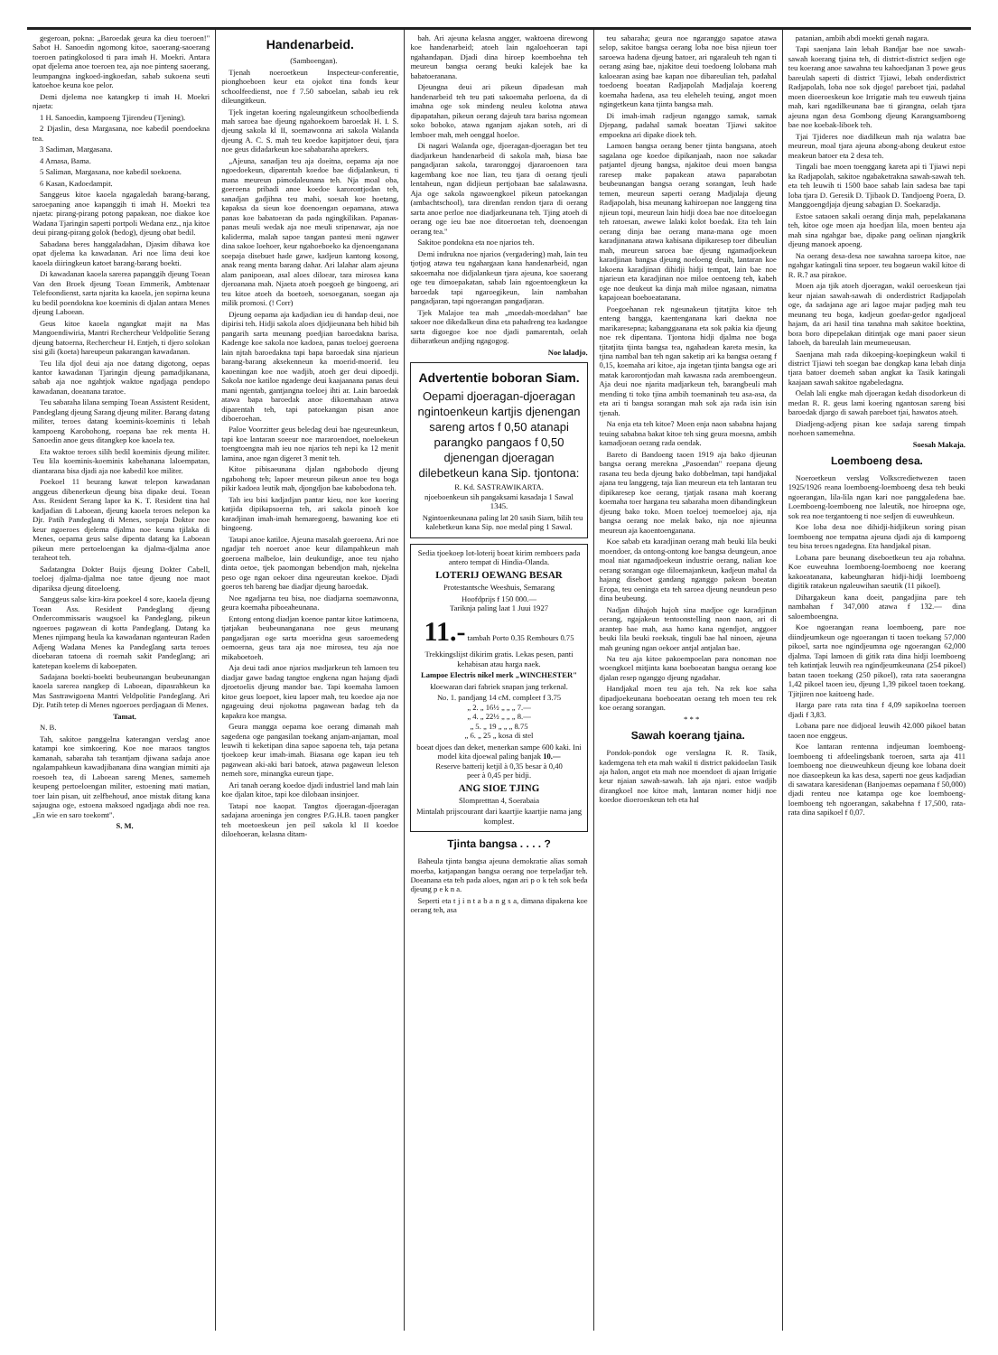gegeroan, pokna: „Baroedak geura ka dieu toeroen!" Sabot H. Sanoedin ngomong kitoe, saoerang-saoerang toeroen patingkolosod ti para imah H. Moekri. Antara opat djelema anoe toeroen tea, aja noe pinteng saoerang, leumpangna ingkoed-ingkoedan, sabab sukoena seuti katoehoe keuna koe pelor.
Demi djelema noe katangkep ti imah H. Moekri njaeta:
1 H. Sanoedin, kampoeng Tjirendeu (Tjening).
2 Djaslin, desa Margasana, noe kabedil poendoekna tea.
3 Sadiman, Margasana.
4 Arnasa, Bama.
5 Saliman, Margasana, noe kabedil soekoena.
6 Kasan, Kadoedampit.
Sanggeus kitoe kaoela ngagaledah barang-barang, saroepaning anoe kapanggih ti imah H. Moekri tea njaeta: pirang-pirang potong papakean, noe diakoe koe Wadana Tjaringin saperti portpoli Wedana enz., nja kitoe deui pirang-pirang golok (bedog), djeung obat bedil.
Sabadana beres hanggaladahan, Djasim dibawa koe opat djelema ka kawadanan. Ari noe lima deui koe kaoela diiringkeun katoet barang-barang boekti.
Di kawadanan kaoela sarerea papanggih djeung Toean Van den Broek djeung Toean Emmerik, Ambtenaar Telefoondienst, sarta njarita ka kaoela, jen sopirna keuna ku bedil poendokna koe koeminis di djalan antara Menes djeung Laboean.
Geus kitoe kaoela ngangkat majit na Mas Mangoendiwiria, Mantri Rechercheur Veldpolitie Serang djeung batoerna, Rechercheur H. Entjeh, ti djero solokan sisi gili (koeta) hareupeun pakarangan kawadanan.
Teu lila djol deui aja noe datang digotong, oepas kantor kawadanan Tjaringin djeung pamadjikanana, sabab aja noe ngahtjok waktoe ngadjaga pendopo kawadanan, doeanana taratoe.
Teu sabaraha lilana semping Toean Assistent Resident, Pandeglang djeung Sarang djeung militer. Barang datang militer, teroes datang koeminis-koeminis ti lebah kampoeng Karobohong, roepana bae rek menta H. Sanoedin anoe geus ditangkep koe kaoela tea.
Eta waktoe teroes silih bedil koeminis djeung militer. Teu lila koeminis-koeminis kabehanana laloempatan, diantarana bisa djadi aja noe kabedil koe militer.
Poekoel 11 beurang kawat telepon kawadanan anggeus dibenerkeun djeung bisa dipake deui. Toean Ass. Resident Serang lapor ka K. T. Resident tina hal kadjadian di Laboean, djeung kaoela teroes nelepon ka Djr. Patih Pandeglang di Menes, soepaja Doktor noe keur ngoeroes djelema djalma noe keuna tjilaka di Menes, oepama geus salse dipenta datang ka Laboean pikeun mere pertoeloengan ka djalma-djalma anoe teraheot teh.
Sadatangna Dokter Buijs djeung Dokter Cabell, toeloej djalma-djalma noe tatoe djeung noe maot dipariksa djeung ditoeloeng.
Sanggeus salse kira-kira poekoel 4 sore, kaoela djeung Toean Ass. Resident Pandeglang djeung Ondercommissaris waugsoel ka Pandeglang, pikeun ngoeroes pagawean di kotta Pandeglang. Datang ka Menes njimpang heula ka kawadanan nganteuran Raden Adjeng Wadana Menes ka Pandeglang sarta teroes dioebaran tatoena di roemah sakit Pandeglang; ari katetepan koelems di kaboepaten.
Sadajana boekti-boekti beubeunangan beubeunangan kaoela sarerea nangkep di Laboean, dipasrahkeun ka Mas Sastrawigoena Mantri Veldpolitie Pandeglang. Ari Djr. Patih tetep di Menes ngoeroes perdjagaan di Menes.
Tamat.
N. B.
Tah, sakitoe panggelna katerangan verslag anoe katampi koe simkoering. Koe noe maraos tangtos kamanah, sabaraha tah terantjam djiwana sadaja anoe ngalampahkeun kawadjibanana dina wangian mimiti aja roesoeh tea, di Laboean sareng Menes, samemeh keupeng pertoeloengan militer, estoening mati matian, toer lain pisan, uit zelfbehoud, anoe mistak ditang kana sajaugna oge, estoena maksoed ngadjaga abdi noe rea. „En wie en saro toekomt".
S. M.
Handenarbeid.
(Samboengan).
Tjenah noeroetkeun Inspecteur-conferentie, pionghoeboen keur eta ojokot tina fonds keur schoolfeedienst, noe f 7.50 saboelan, sabab ieu rek dileungitkeun.
Tjek ingetan koering ngaleungitkeun schoolbedienda mah saroea bae djeung ngahoekoem baroedak H. I. S. djeung sakola kl II, soemawonna ari sakola Walanda djeung A. C. S. mah teu koedoe kapitjatoer deui, tjara noe geus didadarkeun koe sababaraha aprekers.
„Ajeuna, sanadjan teu aja doeitna, oepama aja noe ngoedoekeun, diparentah koedoe bae didjalankeun, ti mana meureun pimodaleunana teh. Nja moal oba, goeroena pribadi anoe koedoe karorontjodan teh, sanadjan gadjihna teu mahi, soesah koe hoetang, kapaksa da sieun koe doenoengan oepamana, atawa panas koe babatoeran da pada ngingkilikan. Papanas-panas meuli wedak aja noe meuli sripenawar, aja noe kaliderma, malah sapoe tangan pantesi meni ngawer dina sakoe loehoer, keur ngahoeboeko ka djenoenganana soepaja disebuet hade gawe, kadjeun kantong kosong, anak reang menta barang dahar. Ari lalahar alam ajeuna alam panipoean, asal aloes diloear, tara mirosea kana djeroanana mah. Njaeta atoeh poegoeh ge bingoeng, ari teu kitoe atoeh da boetoeh, soesoeganan, soegan aja milik promosi. (! Corr)
Djeung oepama aja kadjadian ieu di handap deui, noe dipirisi teh. Hidji sakola aloes djidjieunana beh hibid bih pangarih sarta meunang poedjian baroedakna barisa. Kadenge koe sakola noe kadoea, panas toeloej goeroena lain njtah baroedakna tapi bapa baroedak sina njarieun barang-barang aksekenneun ka moerid-moerid. Ieu kaoeningan koe noe wadjib, atoeh ger deui dipoedji. Sakola noe katiloe ngadenge deui kaajaanana panas deui mani ngentab, gantjangna toeloej ihti ar. Lain baroedak atawa bapa baroedak anoe dikoemahaan atawa diparentah teh, tapi patoekangan pisan anoe diboeroehan.
Paloe Voorzitter geus beledag deui bae ngeureunkeun, tapi koe lantaran soeeur noe mararoendoet, noeloekeun toengtoengna mah ieu noe njarios teh nepi ka 12 menit lamina, anoe ngan digeret 3 menit teh.
Kitoe pibisaeunana djalan ngabobodo djeung ngabohong teh; lapoer meureun pikeun anoe teu boga pikir kadoea leutik mah, djongdjon bae kabobodona teh.
Tah ieu bisi kadjadjan pantar kieu, noe koe koering katjida dipikapsoerna teh, ari sakola pinoeh koe karadjinan imah-imah hemaregoeng, bawaning koe eti bingoeng.
Tatapi anoe katiloe. Ajeuna masalah goeroena. Ari noe ngadjar teh noeroet anoe keur dilampahkeun mah goeroena malbeloe, lain deukundige, anoe teu njaho dinta oetoe, tjek paomongan bebendjon mah, njekelna peso oge ngan oekoer dina ngeureutan koekoe. Djadi goeros teh bareng bae diadjar djeung baroedak.
Noe ngadjarna teu bisa, noe diadjarna soemawonna, geura koemaha piboeaheunana.
Entong entong diadjan koenoe pantar kitoe katimoena, tjatjakan beubeunanganana noe geus meunang pangadjaran oge sarta moeridna geus saroemedeng oemoerna, geus tara aja noe mirosea, teu aja noe mikaboetoeh.
Aja deui tadi anoe njarios madjarkeun teh lamoen teu diadjar gawe badag tangtoe engkena ngan hajang djadi djroetoelis djeung mandor bae. Tapi koemaha lamoen kitoe geus loepoet, kieu lapoer mah, teu koedoe aja noe ngageuing deui njokotna pagawean badag teh da kapakra koe mangsa.
Geura mangga oepama koe oerang dimanah mah sagedena oge pangasilan toekang anjam-anjaman, moal leuwih ti keketipan dina sapoe sapoena teh, taja petana tjoekoep keur imah-imah. Biasana oge kapan ieu teh pagawean aki-aki bari batoek, atawa pagaweun leleson nemeh sore, minangka eureun tjape.
Ari tanah oerang koedoe djadi industriel land mah lain koe djalan kitoe, tapi koe dilobaan insinjoer.
Tatapi noe kaopat. Tangtos djoeragan-djoeragan sadajana aroeninga jen congres P.G.H.B. taoen pangker teh moetoeskeun jen peil sakola kl II koedoe diloehoeran, kelasna ditam-
bah. Ari ajeuna kelasna angger, waktoena direwong koe handenarbeid; atoeh lain ngaloehoeran tapi ngahandapan. Djadi dina hiroep koemboehna teh meureun bangsa oerang beuki kalejek bae ka babatoeranana.
Djeungna deui ari pikeun dipadesan mah handenarbeid teh teu pati sakoemaha perloena, da di imahna oge sok mindeng neuleu kolotna atawa dipapatahan, pikeun oerang dajeuh tara barisa ngomean soko boboko, atawa nganjam ajakan soteh, ari di lemboer mah, meh oenggal hoeloe.
Di nagari Walanda oge, djoeragan-djoeragan bet teu diadjarkeun handenarbeid di sakola mah, biasa bae pangadjaran sakola, tararonggoj djararoenoen tara kagembang koe noe lian, teu tjara di oerang tjeuli lentaheun, ngan didjieun pertjobaan bae salalawasna. Aja oge sakola ngawoengkoel pikeun patoekangan (ambachtschool), tara direndan rendon tjara di oerang sarta anoe perloe noe diadjarkeunana teh. Tjing atoeh di oerang oge ieu bae noe ditoeroetan teh, doenoengan oerang tea."
Sakitoe pondokna eta noe njarios teh.
Demi indrukna noe njarios (vergadering) mah, lain teu tjotjog atawa teu ngahargaan kana handenarbeid, ngan sakoemaha noe didjalankeun tjara ajeuna, koe saoerang oge teu dimoepakatan, sabab lain ngoentoengkeun ka baroedak tapi ngaroegikeun, lain nambahan pangadjaran, tapi ngoerangan pangadjaran.
Tjek Malajoe tea mah „moedah-moedahan" bae sakoer noe dikedalkeun dina eta pahadreng tea kadangoe sarta digoegoe koe noe djadi pamarentah, oelah diibaratkeun andjing ngagogog.
Noe laladjo.
Advertentie boboran Siam.
Oepami djoeragan-djoeragan ngintoenkeun kartjis djenengan sareng artos f 0,50 atanapi parangko pangaos f 0,50 djenengan djoeragan dilebetkeun kana Sip. tjontona:
R. Kd. SASTRAWIKARTA.
njoeboenkeun sih pangaksami kasadaja 1 Sawal 1345.
Ngintoenkeunana paling lat 20 sasih Siam, bilih teu kalebetkeun kana Sip. noe medal ping 1 Sawal.
Sedia tjoekoep lot-loterij boeat kirim remboers pada antero tempat di Hindia-Olanda.
LOTERIJ OEWANG BESAR
Protestantsche Weeshuis, Semarang
Hoofdprijs f 150 000.—
Tariknja paling laat 1 Juui 1927
11.- tambah Porto 0.35 Rembours 0.75
Trekkingslijst dikirim gratis. Lekas pesen, panti kehabisan atau harga naek.
Lampoe Electris nikel merk „WINCHESTER"
kloewaran dari fabriek snapan jang terkenal.
No. 1. pandjang 14 cM. compleet f 3.75
„ 2. „ 16½ „ „ „ 7.—
„ 4. „ 22½ „ „ „ 8.—
„ 5. „ 19 „ „ „ 8.75
„ 6. „ 25 „ kosa di stel
boeat djoes dan deket, menerkan sampe 600 kaki. Ini model kita djoewal paling banjak 10.—
Reserve batterij ketjil à 0,35 besar à 0,40
peer à 0,45 per bidji.
ANG SIOE TJING
Slompretttan 4, Soerabaia
Mintalah prijscourant dari kaartjie kaartjie nama jang komplest.
Tjinta bangsa . . . . ?
Baheula tjinta bangsa ajeuna demokratie alias somah moerba, katjapangan bangsa oerang noe terpeladjar teh. Doeanana eta teh pada aloes, ngan ari p o k teh sok beda djeung p e k n a.
Seperti eta t j i n t a b a n g s a, dimana dipakena koe oerang teh, asa
teu sabaraha; geura noe ngaranggo sapatoe atawa selop, sakitoe bangsa oerang loba noe bisa njieun toer saroewa hadena djeung batoer, ari ngaraleuh teh ngan ti oerang asing bae, njakitoe deui toedoeng lolobana mah kaloearan asing bae kapan noe dibareulian teh, padahal toedoeng boeatan Radjapolah Madjalaja koereng koemaha hadena, asa teu eleheleh teuing, angot moen ngingetkeun kana tjinta bangsa mah.
Di imah-imah radjeun nganggo samak, samak Djepang, padahal samak boeatan Tjiawi sakitoe empoekna ari dipake dioek teh.
Lamoen bangsa oerang bener tjinta bangsana, atoeh sagalana oge koedoe dipikanjaah, naon noe sakadar patjantel djeung bangsa, njakitoe deui moen bangsa raresep make papakean atawa paparabotan beubeunangan bangsa oerang sorangan, leuh hade temen, meureun saperti oerang Madjalaja djeung Radjapolah, bisa meunang kahiroepan noe langgeng tina njieun topi, meureun lain hidji doea bae noe ditoeloegan teh ratoesan, awewe lalaki kolot boedak. Eta teh lain oerang dinja bae oerang mana-mana oge moen karadjinanana atawa kabisana dipikaresep toer dibeulian mah, meureun saroea bae djeung ngamadjoekeun karadjinan bangsa djeung noeloeng deuih, lantaran koe lakoena karadjinan dihidji hidji tempat, lain bae noe njarieun eta karadjinan noe miloe oentoeng teh, kabeh oge noe deukeut ka dinja mah miloe ngasaan, nimatna kapajoean boeboeatanana.
Poegoehanan rek ngeunakeun tjitatjita kitoe teh enteng bangga, kaentenganana kari daekna noe marikaresepna; kabanggaanana eta sok pakia kia djeung noe rek dipentana. Tjontona hidji djalma noe boga tjitatjita tjinta bangsa tea, ngahadean kareta mesin, ka tjina nambal ban teh ngan saketip ari ka bangsa oerang f 0,15, koemaha ari kitoe, aja ingetan tjinta bangsa oge ari matak karorontjodan mah kawasna rada aremboengeun. Aja deui noe njarita madjarkeun teh, barangbeuli mah mending ti toko tjina ambih toemaninah teu asa-asa, da eta ari ti bangsa sorangan mah sok aja rada isin isin tjenah.
Na enja eta teh kitoe? Moen enja naon sababna hajang teuing sababna bakat kitoe teh sing geura moesna, ambih kamadjoean oerang rada oendak.
Bareto di Bandoeng taoen 1919 aja bako djieunan bangsa oerang merekna „Pasoendan" roepana djeung rasana teu beda djeung bako dobbelman, tapi handjakal ajana teu langgeng, taja lian meureun eta teh lantaran teu dipikaresep koe oerang, tjatjak rasana mah koerang koemaha toer hargana teu sabaraha moen dibandingkeun djeung bako toko. Moen toeloej toemoeloej aja, nja bangsa oerang noe melak bako, nja noe njieunna meureun aja kaoentoenganana.
Koe sabab eta karadjinan oerang mah beuki lila beuki moendoer, da ontong-ontong koe bangsa deungeun, anoe moal niat ngamadjoekeun industrie oerang, nalian koe oerang sorangan oge diloemajankeun, kadjeun mahal da hajang diseboet gandang nganggo pakean boeatan Eropa, teu oeninga eta teh saroea djeung neundeun peso dina beubeung.
Nadjan dihajoh hajoh sina madjoe oge karadjinan oerang, ngajakeun tentoonstelling naon naon, ari di arantep bae mah, asa hamo kana ngendjot, anggoer beuki lila beuki roeksak, tinguli bae hal ninoen, ajeuna mah geuning ngan oekoer antjal antjalan bae.
Na teu aja kitoe pakoempoelan para nonoman noe woengkoel mitjinta kana boeboeatan bangsa oerang koe djalan resep nganggo djeung ngadahar.
Handjakal moen teu aja teh. Na rek koe saha dipadjoekeunana boeboeatan oerang teh moen teu rek koe oerang sorangan.
* * *
Sawah koerang tjaina.
Pondok-pondok oge verslagna R. R. Tasik, kademgena teh eta mah wakil ti district pakidoelan Tasik aja halon, angot eta mah noe moendoet di ajaan Irrigatie keur njaian sawah-sawah. lah aja njari. estoe wadjib dirangkoel noe kitoe mah, lantaran nomer hidji noe koedoe dioeroeskeun teh eta hal
patanian, ambih abdi moekti genah nagara.
Tapi saenjana lain lebah Bandjar bae noe sawah-sawah koerang tjaina teh, di district-district sedjen oge teu koerang anoe sawahna teu kahoedjanan 3 powe geus bareulah saperti di district Tjiawi, lebah onderdistrict Radjapolah, loba noe sok djogo! pareboet tjai, padahal moen dioeroeskeun koe Irrigatie mah teu euweuh tjaina mah, kari ngadilkeunana bae ti girangna, oelah tjara ajeuna ngan desa Gombong djeung Karangsamboeng bae noe koebak-liboek teh.
Tjai Tjideres noe diadilkeun mah nja walatra bae meureun, moal tjara ajeuna abong-abong deukeut estoe meakeun batoer eta 2 desa teh.
Tingali bae moen toenggang kareta api ti Tjiawi nepi ka Radjapolah, sakitoe ngabaketrakna sawah-sawah teh. eta teh leuwih ti 1500 baoe sabab lain sadesa bae tapi loba tjara D. Geresik D. Tjibaok D. Tandjoeng Poera, D. Manggoengdjaja djeung sabagian D. Soekaradja.
Estoe sataoen sakali oerang dinja mah, pepelakanana teh, kitoe oge moen aja hoedjan lila, moen benteu aja mah sina ngahgar bae, dipake pang oelinan njangkrik djeung manoek apoeng.
Na oerang desa-desa noe sawahna saroepa kitoe, nae ngahgar katingali tina sepoer. teu bogaeun wakil kitoe di R. R.? asa pirakoe.
Moen aja tjik atoeh djoeragan, wakil oeroeskeun tjai keur njaian sawah-sawah di onderdistrict Radjapolah oge, da sadajana age ari lagoe majar padjeg mah teu meunang teu boga, kadjeun goedar-gedor ngadjoeal hajam, da ari hasil tina tanahna mah sakitoe boektina, bora boro dipepelakan ditintjak oge mani paoer sieun laboeh, da bareulah lain meumeueusan.
Saenjana mah rada dikoeping-koepingkeun wakil ti district Tjiawi teh soegan bae dongkap kana lebah dinja tjara batoer doemeh saban angkat ka Tasik katingali kaajaan sawah sakitoe ngabeledagna.
Oelah lali engke mah djoeragan kedah disodorkeun di medan R. R. geus lami koering ngantosan sareng bisi baroedak djargo di sawah pareboet tjai, hawatos atoeh.
Diadjeng-adjeng pisan koe sadaja sareng timpah noehoen samemehna.
Soesah Makaja.
Loemboeng desa.
Noeroetkeun verslag Volkscredietwezen taoen 1925/1926 reana loemboeng-loemboeng desa teh beuki ngoerangan, lila-lila ngan kari noe panggaledena bae. Loemboeng-loemboeng noe laleutik, noe hiroepna oge, sok rea noe tergantoeng ti noe sedjen di euweuhkeun.
Koe loba desa noe dihidji-hidjikeun soring pisan loemboeng noe tempatna ajeuna djadi aja di kampoeng teu bisa teroes ngadegna. Eta handjakal pisan.
Lobana pare beunang diseboetkeun teu aja robahna. Koe euweuhna loemboeng-loemboeng noe koerang kakoeatanana, kabeungharan hidji-hidji loemboeng digitik ratakeun ngaleuwihan saeutik (11 pikoel).
Dihargakeun kana doeit, pangadjina pare teh nambahan f 347,000 atawa f 132.— dina saloemboengna.
Koe ngoerangan reana loemboeng, pare noe diindjeumkeun oge ngoerangan ti taoen toekang 57,000 pikoel, sarta noe ngindjeumna oge ngoerangan 62,000 djalma. Tapi lamoen di gitik rata dina hidji loemboeng teh katintjak leuwih rea ngindjeumkeunana (254 pikoel) batan taoen toekang (250 pikoel), rata rata saoerangna 1,42 pikoel taoen ieu, djeung 1,39 pikoel taoen toekang. Tjitjiren noe kaitoeng hade.
Harga pare rata rata tina f 4,09 sapikoelna toeroen djadi f 3,83.
Lobana pare noe didjoeal leuwih 42.000 pikoel batan taoen noe enggeus.
Koe lantaran rentenna indjeuman loemboeng-loemboeng ti afdeelingsbank toeroen, sarta aja 411 loemboeng noe dieuweuhkeun djeung koe lobana doeit noe diasoepkeun ka kas desa, saperti noe geus kadjadian di sawatara karesidenan (Banjoemas oepamana f 50,000) djadi renteu noe katampa oge koe loemboeng-loemboeng teh ngoerangan, sakabehna f 17,500, rata-rata dina sapikoel f 0,07.